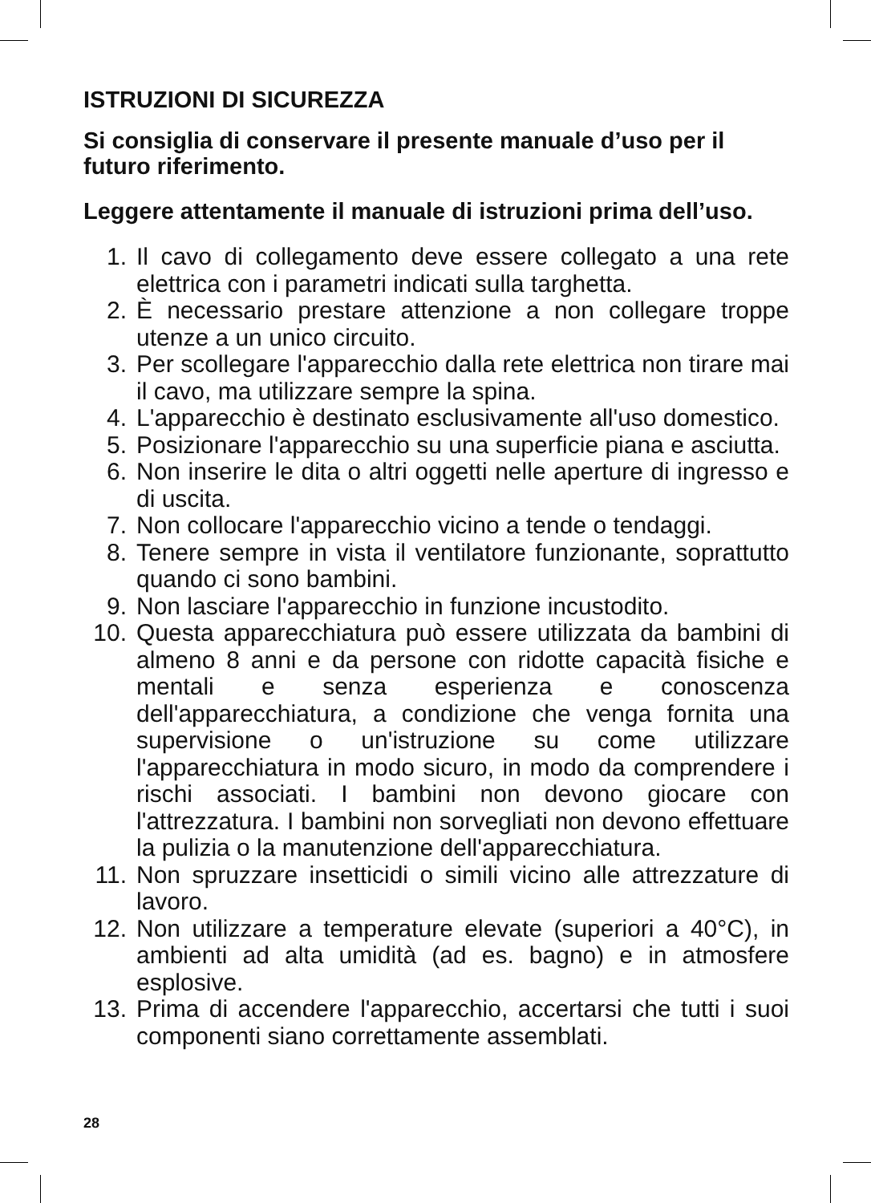ISTRUZIONI DI SICUREZZA
Si consiglia di conservare il presente manuale d’uso per il futuro riferimento.
Leggere attentamente il manuale di istruzioni prima dell’uso.
1. Il cavo di collegamento deve essere collegato a una rete elettrica con i parametri indicati sulla targhetta.
2. È necessario prestare attenzione a non collegare troppe utenze a un unico circuito.
3. Per scollegare l'apparecchio dalla rete elettrica non tirare mai il cavo, ma utilizzare sempre la spina.
4. L'apparecchio è destinato esclusivamente all'uso domestico.
5. Posizionare l'apparecchio su una superficie piana e asciutta.
6. Non inserire le dita o altri oggetti nelle aperture di ingresso e di uscita.
7. Non collocare l'apparecchio vicino a tende o tendaggi.
8. Tenere sempre in vista il ventilatore funzionante, soprattutto quando ci sono bambini.
9. Non lasciare l'apparecchio in funzione incustodito.
10. Questa apparecchiatura può essere utilizzata da bambini di almeno 8 anni e da persone con ridotte capacità fisiche e mentali e senza esperienza e conoscenza dell'apparecchiatura, a condizione che venga fornita una supervisione o un'istruzione su come utilizzare l'apparecchiatura in modo sicuro, in modo da comprendere i rischi associati. I bambini non devono giocare con l'attrezzatura. I bambini non sorvegliati non devono effettuare la pulizia o la manutenzione dell'apparecchiatura.
11. Non spruzzare insetticidi o simili vicino alle attrezzature di lavoro.
12. Non utilizzare a temperature elevate (superiori a 40°C), in ambienti ad alta umidità (ad es. bagno) e in atmosfere esplosive.
13. Prima di accendere l'apparecchio, accertarsi che tutti i suoi componenti siano correttamente assemblati.
28